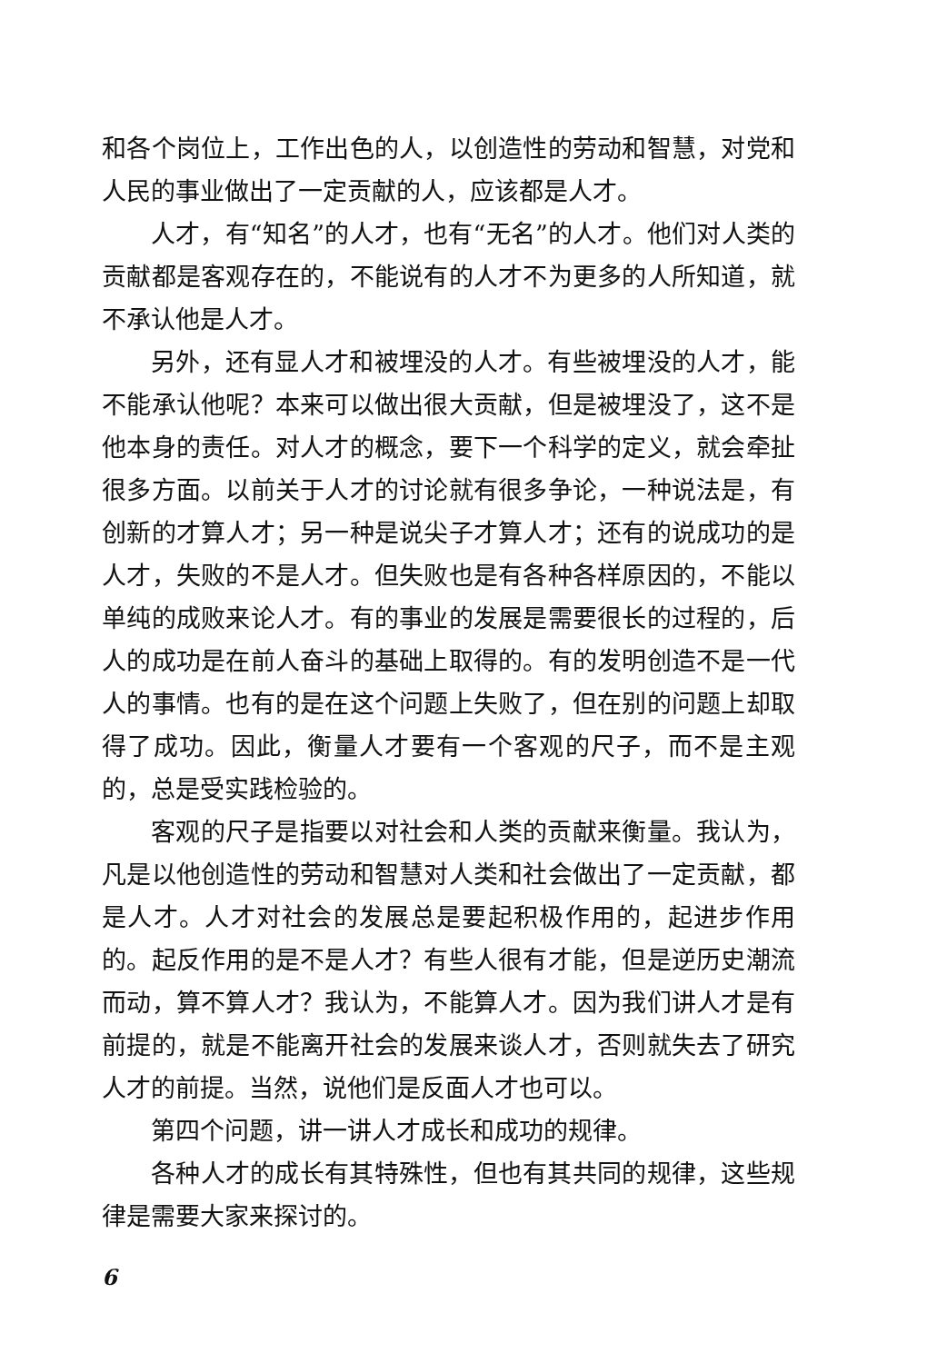和各个岗位上，工作出色的人，以创造性的劳动和智慧，对党和人民的事业做出了一定贡献的人，应该都是人才。
人才，有“知名”的人才，也有“无名”的人才。他们对人类的贡献都是客观存在的，不能说有的人才不为更多的人所知道，就不承认他是人才。
另外，还有显人才和被埋没的人才。有些被埋没的人才，能不能承认他呢？本来可以做出很大贡献，但是被埋没了，这不是他本身的责任。对人才的概念，要下一个科学的定义，就会牵扯很多方面。以前关于人才的讨论就有很多争论，一种说法是，有创新的才算人才；另一种是说尖子才算人才；还有的说成功的是人才，失败的不是人才。但失败也是有各种各样原因的，不能以单纯的成败来论人才。有的事业的发展是需要很长的过程的，后人的成功是在前人奋斗的基础上取得的。有的发明创造不是一代人的事情。也有的是在这个问题上失败了，但在别的问题上却取得了成功。因此，衡量人才要有一个客观的尺子，而不是主观的，总是受实践检验的。
客观的尺子是指要以对社会和人类的贡献来衡量。我认为，凡是以他创造性的劳动和智慧对人类和社会做出了一定贡献，都是人才。人才对社会的发展总是要起积极作用的，起进步作用的。起反作用的是不是人才？有些人很有才能，但是逆历史潮流而动，算不算人才？我认为，不能算人才。因为我们讲人才是有前提的，就是不能离开社会的发展来谈人才，否则就失去了研究人才的前提。当然，说他们是反面人才也可以。
第四个问题，讲一讲人才成长和成功的规律。
各种人才的成长有其特殊性，但也有其共同的规律，这些规律是需要大家来探讨的。
6